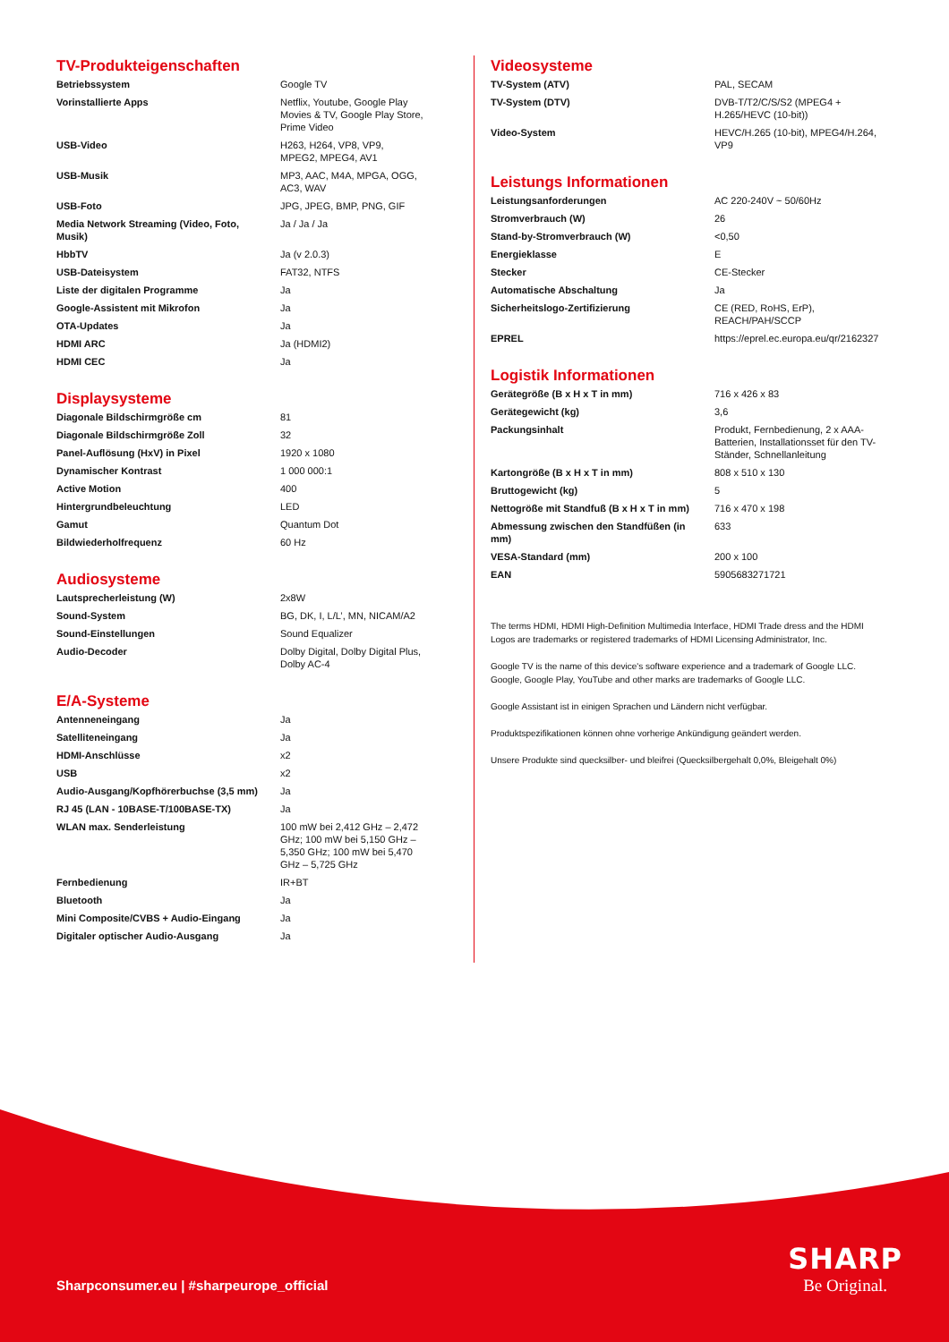TV-Produkteigenschaften
| Betriebssystem | Google TV |
| Vorinstallierte Apps | Netflix, Youtube, Google Play Movies & TV, Google Play Store, Prime Video |
| USB-Video | H263, H264, VP8, VP9, MPEG2, MPEG4, AV1 |
| USB-Musik | MP3, AAC, M4A, MPGA, OGG, AC3, WAV |
| USB-Foto | JPG, JPEG, BMP, PNG, GIF |
| Media Network Streaming (Video, Foto, Musik) | Ja / Ja / Ja |
| HbbTV | Ja (v 2.0.3) |
| USB-Dateisystem | FAT32, NTFS |
| Liste der digitalen Programme | Ja |
| Google-Assistent mit Mikrofon | Ja |
| OTA-Updates | Ja |
| HDMI ARC | Ja (HDMI2) |
| HDMI CEC | Ja |
Displaysysteme
| Diagonale Bildschirmgröße cm | 81 |
| Diagonale Bildschirmgröße Zoll | 32 |
| Panel-Auflösung (HxV) in Pixel | 1920 x 1080 |
| Dynamischer Kontrast | 1 000 000:1 |
| Active Motion | 400 |
| Hintergrundbeleuchtung | LED |
| Gamut | Quantum Dot |
| Bildwiederholfrequenz | 60 Hz |
Audiosysteme
| Lautsprecherleistung (W) | 2x8W |
| Sound-System | BG, DK, I, L/L’, MN, NICAM/A2 |
| Sound-Einstellungen | Sound Equalizer |
| Audio-Decoder | Dolby Digital, Dolby Digital Plus, Dolby AC-4 |
E/A-Systeme
| Antenneneingang | Ja |
| Satelliteneingang | Ja |
| HDMI-Anschlüsse | x2 |
| USB | x2 |
| Audio-Ausgang/Kopfhörerbuchse (3,5 mm) | Ja |
| RJ 45 (LAN - 10BASE-T/100BASE-TX) | Ja |
| WLAN max. Senderleistung | 100 mW bei 2,412 GHz – 2,472 GHz; 100 mW bei 5,150 GHz – 5,350 GHz; 100 mW bei 5,470 GHz – 5,725 GHz |
| Fernbedienung | IR+BT |
| Bluetooth | Ja |
| Mini Composite/CVBS + Audio-Eingang | Ja |
| Digitaler optischer Audio-Ausgang | Ja |
Videosysteme
| TV-System (ATV) | PAL, SECAM |
| TV-System (DTV) | DVB-T/T2/C/S/S2 (MPEG4 + H.265/HEVC (10-bit)) |
| Video-System | HEVC/H.265 (10-bit), MPEG4/H.264, VP9 |
Leistungs Informationen
| Leistungsanforderungen | AC 220-240V ~ 50/60Hz |
| Stromverbrauch (W) | 26 |
| Stand-by-Stromverbrauch (W) | <0,50 |
| Energieklasse | E |
| Stecker | CE-Stecker |
| Automatische Abschaltung | Ja |
| Sicherheitslogo-Zertifizierung | CE (RED, RoHS, ErP), REACH/PAH/SCCP |
| EPREL | https://eprel.ec.europa.eu/qr/2162327 |
Logistik Informationen
| Gerätegröße (B x H x T in mm) | 716 x 426 x 83 |
| Gerätegewicht (kg) | 3,6 |
| Packungsinhalt | Produkt, Fernbedienung, 2 x AAA-Batterien, Installationsset für den TV-Ständer, Schnellanleitung |
| Kartongröße (B x H x T in mm) | 808 x 510 x 130 |
| Bruttogewicht (kg) | 5 |
| Nettogröße mit Standfuß (B x H x T in mm) | 716 x 470 x 198 |
| Abmessung zwischen den Standfüßen (in mm) | 633 |
| VESA-Standard (mm) | 200 x 100 |
| EAN | 5905683271721 |
The terms HDMI, HDMI High-Definition Multimedia Interface, HDMI Trade dress and the HDMI Logos are trademarks or registered trademarks of HDMI Licensing Administrator, Inc.
Google TV is the name of this device's software experience and a trademark of Google LLC. Google, Google Play, YouTube and other marks are trademarks of Google LLC.
Google Assistant ist in einigen Sprachen und Ländern nicht verfügbar.
Produktspezifikationen können ohne vorherige Ankündigung geändert werden.
Unsere Produkte sind quecksilber- und bleifrei (Quecksilbergehalt 0,0%, Bleigehalt 0%)
Sharpconsumer.eu | #sharpeurope_official
SHARP
Be Original.